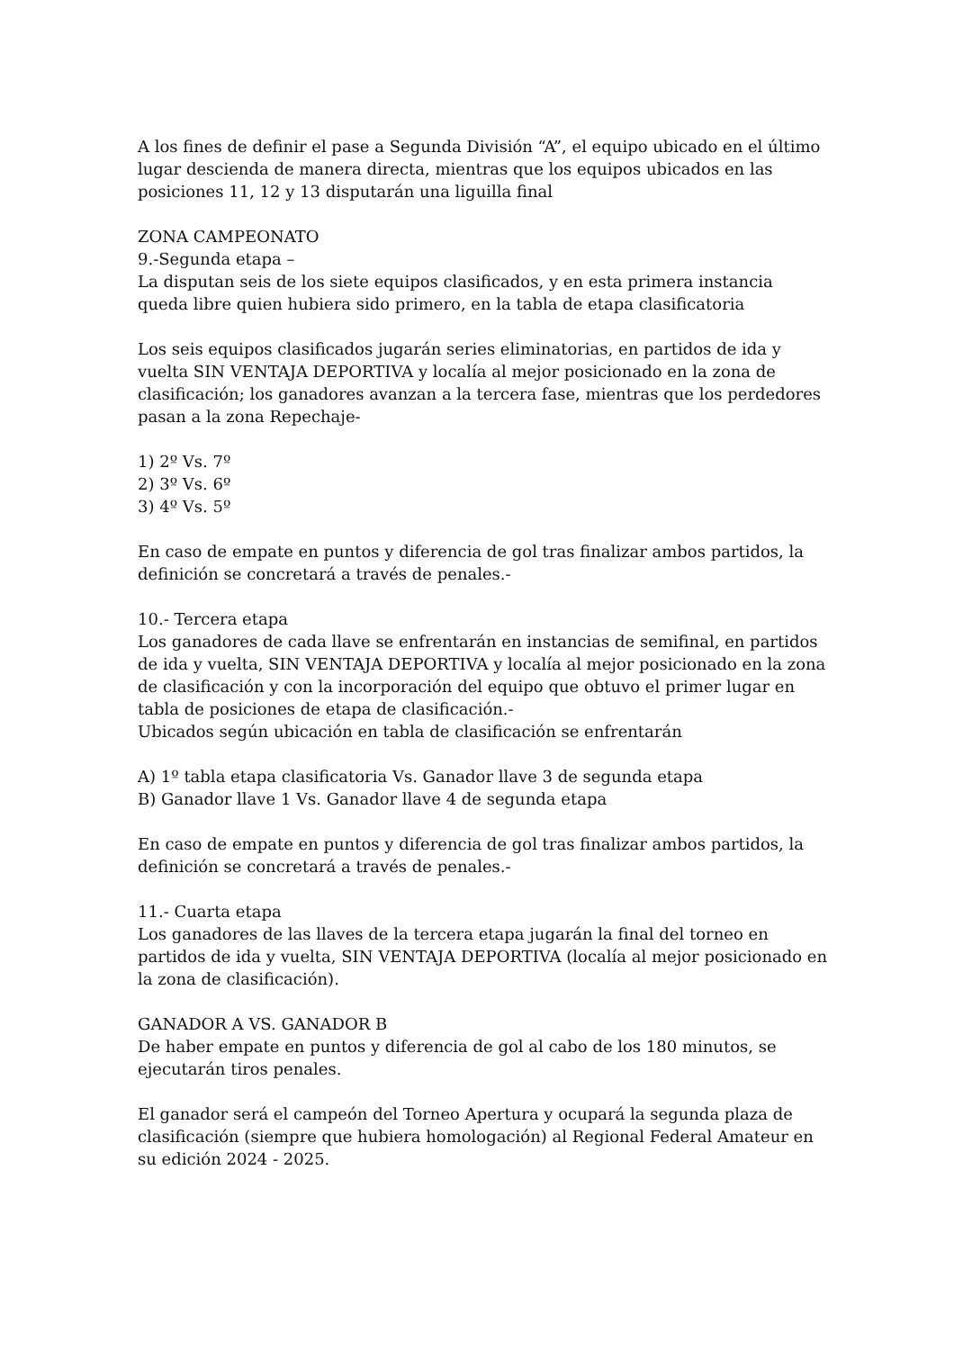A los fines de definir el pase a Segunda División “A”, el equipo ubicado en el último lugar descienda de manera directa, mientras que los equipos ubicados en las posiciones 11, 12 y 13 disputarán una liguilla final
ZONA CAMPEONATO
9.-Segunda etapa –
La disputan seis de los siete equipos clasificados, y en esta primera instancia queda libre quien hubiera sido primero, en la tabla de etapa clasificatoria
Los seis equipos clasificados jugarán series eliminatorias, en partidos de ida y vuelta SIN VENTAJA DEPORTIVA y localía al mejor posicionado en la zona de clasificación; los ganadores avanzan a la tercera fase, mientras que los perdedores pasan a la zona Repechaje-
1) 2º Vs. 7º
2) 3º Vs. 6º
3) 4º Vs. 5º
En caso de empate en puntos y diferencia de gol tras finalizar ambos partidos, la definición se concretará a través de penales.-
10.- Tercera etapa
Los ganadores de cada llave se enfrentarán en instancias de semifinal, en partidos de ida y vuelta, SIN VENTAJA DEPORTIVA y localía al mejor posicionado en la zona de clasificación y con la incorporación del equipo que obtuvo el primer lugar en tabla de posiciones de etapa de clasificación.-
Ubicados según ubicación en tabla de clasificación se enfrentarán
A) 1º tabla etapa clasificatoria Vs. Ganador llave 3 de segunda etapa
B) Ganador llave 1 Vs. Ganador llave 4 de segunda etapa
En caso de empate en puntos y diferencia de gol tras finalizar ambos partidos, la definición se concretará a través de penales.-
11.- Cuarta etapa
Los ganadores de las llaves de la tercera etapa jugarán la final del torneo en partidos de ida y vuelta, SIN VENTAJA DEPORTIVA (localía al mejor posicionado en la zona de clasificación).
GANADOR A VS. GANADOR B
De haber empate en puntos y diferencia de gol al cabo de los 180 minutos, se ejecutarán tiros penales.
El ganador será el campeón del Torneo Apertura y ocupará la segunda plaza de clasificación (siempre que hubiera homologación) al Regional Federal Amateur en su edición 2024 - 2025.